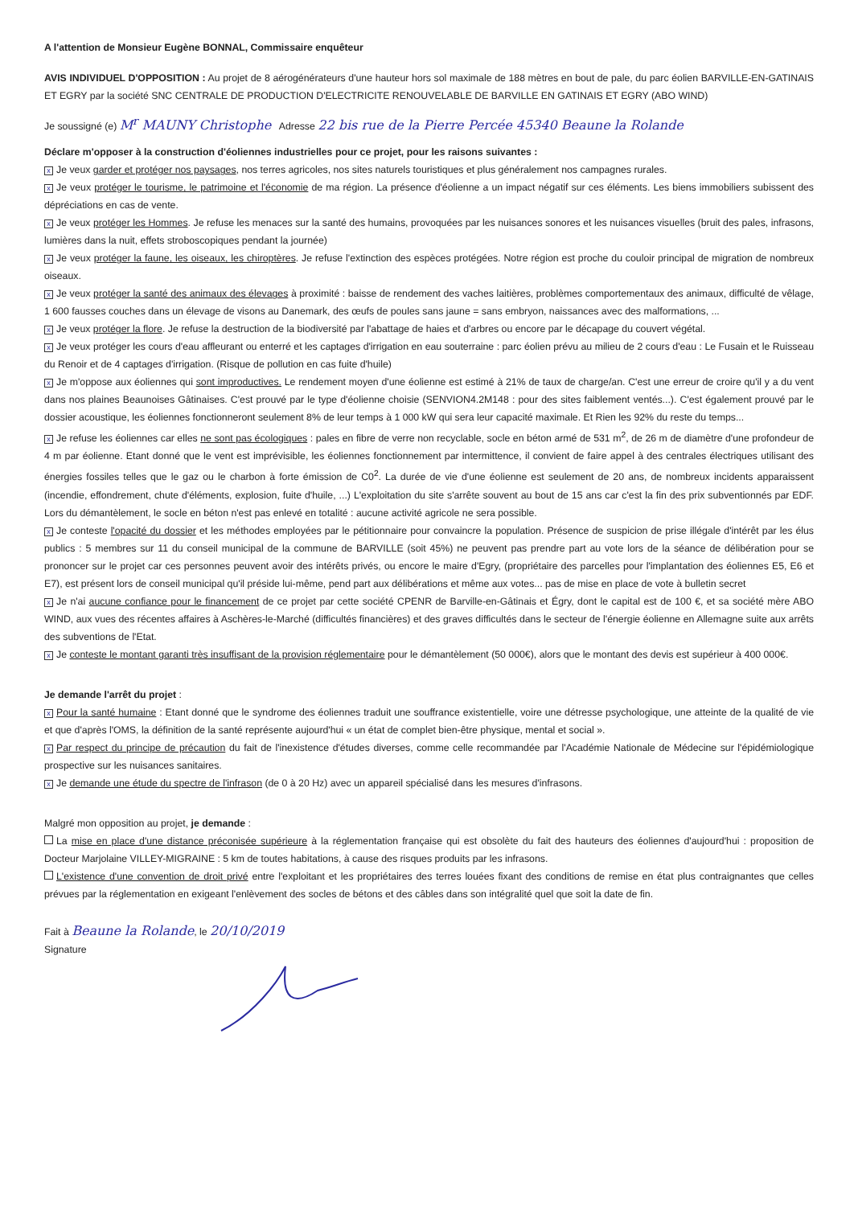A l'attention de Monsieur Eugène BONNAL, Commissaire enquêteur
AVIS INDIVIDUEL D'OPPOSITION : Au projet de 8 aérogénérateurs d'une hauteur hors sol maximale de 188 mètres en bout de pale, du parc éolien BARVILLE-EN-GATINAIS ET EGRY par la société SNC CENTRALE DE PRODUCTION D'ELECTRICITE RENOUVELABLE DE BARVILLE EN GATINAIS ET EGRY (ABO WIND)
Je soussigné (e) M<sup>r</sup> MAUNY Christophe Adresse 22 bis rue de la Pierre Percée 45340 Beaune la Rolande
Déclare m'opposer à la construction d'éoliennes industrielles pour ce projet, pour les raisons suivantes :
x Je veux garder et protéger nos paysages, nos terres agricoles, nos sites naturels touristiques et plus généralement nos campagnes rurales.
x Je veux protéger le tourisme, le patrimoine et l'économie de ma région. La présence d'éolienne a un impact négatif sur ces éléments. Les biens immobiliers subissent des dépréciations en cas de vente.
x Je veux protéger les Hommes. Je refuse les menaces sur la santé des humains, provoquées par les nuisances sonores et les nuisances visuelles (bruit des pales, infrasons, lumières dans la nuit, effets stroboscopiques pendant la journée)
x Je veux protéger la faune, les oiseaux, les chiroptères. Je refuse l'extinction des espèces protégées. Notre région est proche du couloir principal de migration de nombreux oiseaux.
x Je veux protéger la santé des animaux des élevages à proximité : baisse de rendement des vaches laitières, problèmes comportementaux des animaux, difficulté de vêlage, 1 600 fausses couches dans un élevage de visons au Danemark, des œufs de poules sans jaune = sans embryon, naissances avec des malformations, ...
x Je veux protéger la flore. Je refuse la destruction de la biodiversité par l'abattage de haies et d'arbres ou encore par le décapage du couvert végétal.
x Je veux protéger les cours d'eau affleurant ou enterré et les captages d'irrigation en eau souterraine : parc éolien prévu au milieu de 2 cours d'eau : Le Fusain et le Ruisseau du Renoir et de 4 captages d'irrigation. (Risque de pollution en cas fuite d'huile)
x Je m'oppose aux éoliennes qui sont improductives. Le rendement moyen d'une éolienne est estimé à 21% de taux de charge/an. C'est une erreur de croire qu'il y a du vent dans nos plaines Beaunoises Gâtinaises. C'est prouvé par le type d'éolienne choisie (SENVION4.2M148 : pour des sites faiblement ventés...). C'est également prouvé par le dossier acoustique, les éoliennes fonctionneront seulement 8% de leur temps à 1 000 kW qui sera leur capacité maximale. Et Rien les 92% du reste du temps...
x Je refuse les éoliennes car elles ne sont pas écologiques : pales en fibre de verre non recyclable, socle en béton armé de 531 m<sup>2</sup>, de 26 m de diamètre d'une profondeur de 4 m par éolienne. Etant donné que le vent est imprévisible, les éoliennes fonctionnement par intermittence, il convient de faire appel à des centrales électriques utilisant des énergies fossiles telles que le gaz ou le charbon à forte émission de C0<sup>2</sup>. La durée de vie d'une éolienne est seulement de 20 ans, de nombreux incidents apparaissent (incendie, effondrement, chute d'éléments, explosion, fuite d'huile, ...) L'exploitation du site s'arrête souvent au bout de 15 ans car c'est la fin des prix subventionnés par EDF. Lors du démantèlement, le socle en béton n'est pas enlevé en totalité : aucune activité agricole ne sera possible.
x Je conteste l'opacité du dossier et les méthodes employées par le pétitionnaire pour convaincre la population. Présence de suspicion de prise illégale d'intérêt par les élus publics : 5 membres sur 11 du conseil municipal de la commune de BARVILLE (soit 45%) ne peuvent pas prendre part au vote lors de la séance de délibération pour se prononcer sur le projet car ces personnes peuvent avoir des intérêts privés, ou encore le maire d'Egry, (propriétaire des parcelles pour l'implantation des éoliennes E5, E6 et E7), est présent lors de conseil municipal qu'il préside lui-même, pend part aux délibérations et même aux votes... pas de mise en place de vote à bulletin secret
x Je n'ai aucune confiance pour le financement de ce projet par cette société CPENR de Barville-en-Gâtinais et Égry, dont le capital est de 100 €, et sa société mère ABO WIND, aux vues des récentes affaires à Aschères-le-Marché (difficultés financières) et des graves difficultés dans le secteur de l'énergie éolienne en Allemagne suite aux arrêts des subventions de l'Etat.
x Je conteste le montant garanti très insuffisant de la provision réglementaire pour le démantèlement (50 000€), alors que le montant des devis est supérieur à 400 000€.
Je demande l'arrêt du projet :
x Pour la santé humaine : Etant donné que le syndrome des éoliennes traduit une souffrance existentielle, voire une détresse psychologique, une atteinte de la qualité de vie et que d'après l'OMS, la définition de la santé représente aujourd'hui « un état de complet bien-être physique, mental et social ».
x Par respect du principe de précaution du fait de l'inexistence d'études diverses, comme celle recommandée par l'Académie Nationale de Médecine sur l'épidémiologique prospective sur les nuisances sanitaires.
x Je demande une étude du spectre de l'infrason (de 0 à 20 Hz) avec un appareil spécialisé dans les mesures d'infrasons.
Malgré mon opposition au projet, je demande :
La mise en place d'une distance préconisée supérieure à la réglementation française qui est obsolète du fait des hauteurs des éoliennes d'aujourd'hui : proposition de Docteur Marjolaine VILLEY-MIGRAINE : 5 km de toutes habitations, à cause des risques produits par les infrasons.
L'existence d'une convention de droit privé entre l'exploitant et les propriétaires des terres louées fixant des conditions de remise en état plus contraignantes que celles prévues par la réglementation en exigeant l'enlèvement des socles de bétons et des câbles dans son intégralité quel que soit la date de fin.
Fait à Beaune la Rolande, le 20/10/2019
Signature